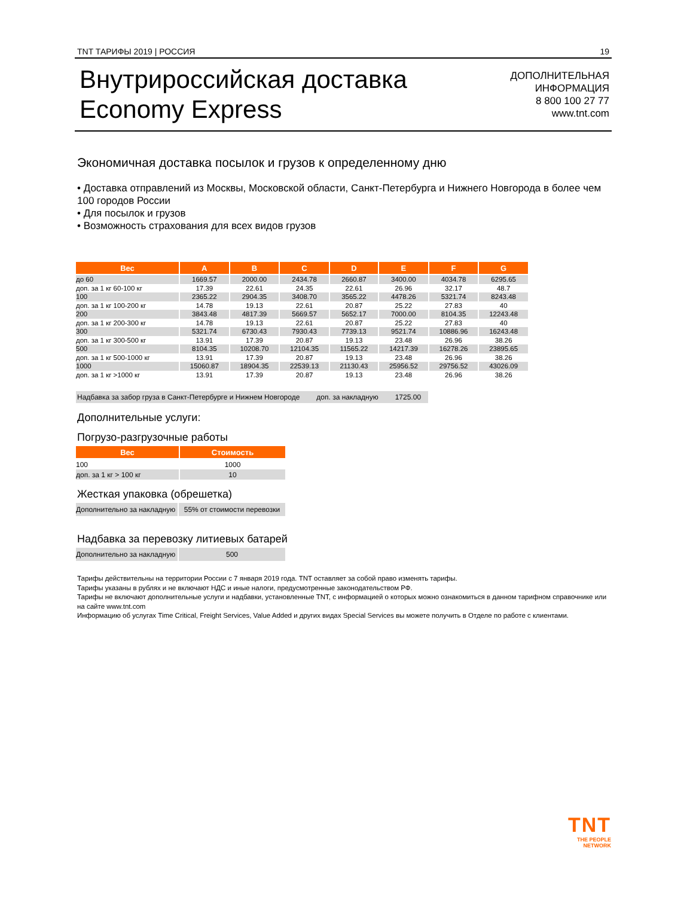TNT ТАРИФЫ 2019 | РОССИЯ 19
Внутрироссийская доставка
Economy Express
ДОПОЛНИТЕЛЬНАЯ
ИНФОРМАЦИЯ
8 800 100 27 77
www.tnt.com
Экономичная доставка посылок и грузов к определенному дню
• Доставка отправлений из Москвы, Московской области, Санкт-Петербурга и Нижнего Новгорода в более чем 100 городов России
• Для посылок и грузов
• Возможность страхования для всех видов грузов
| Вес | A | B | C | D | E | F | G |
| --- | --- | --- | --- | --- | --- | --- | --- |
| до 60 | 1669.57 | 2000.00 | 2434.78 | 2660.87 | 3400.00 | 4034.78 | 6295.65 |
| доп. за 1 кг 60-100 кг | 17.39 | 22.61 | 24.35 | 22.61 | 26.96 | 32.17 | 48.7 |
| 100 | 2365.22 | 2904.35 | 3408.70 | 3565.22 | 4478.26 | 5321.74 | 8243.48 |
| доп. за 1 кг 100-200 кг | 14.78 | 19.13 | 22.61 | 20.87 | 25.22 | 27.83 | 40 |
| 200 | 3843.48 | 4817.39 | 5669.57 | 5652.17 | 7000.00 | 8104.35 | 12243.48 |
| доп. за 1 кг 200-300 кг | 14.78 | 19.13 | 22.61 | 20.87 | 25.22 | 27.83 | 40 |
| 300 | 5321.74 | 6730.43 | 7930.43 | 7739.13 | 9521.74 | 10886.96 | 16243.48 |
| доп. за 1 кг 300-500 кг | 13.91 | 17.39 | 20.87 | 19.13 | 23.48 | 26.96 | 38.26 |
| 500 | 8104.35 | 10208.70 | 12104.35 | 11565.22 | 14217.39 | 16278.26 | 23895.65 |
| доп. за 1 кг 500-1000 кг | 13.91 | 17.39 | 20.87 | 19.13 | 23.48 | 26.96 | 38.26 |
| 1000 | 15060.87 | 18904.35 | 22539.13 | 21130.43 | 25956.52 | 29756.52 | 43026.09 |
| доп. за 1 кг >1000 кг | 13.91 | 17.39 | 20.87 | 19.13 | 23.48 | 26.96 | 38.26 |
Надбавка за забор груза в Санкт-Петербурге и Нижнем Новгороде доп. за накладную 1725.00
Дополнительные услуги:
Погрузо-разгрузочные работы
| Вес | Стоимость |
| --- | --- |
| 100 | 1000 |
| доп. за 1 кг > 100 кг | 10 |
Жесткая упаковка (обрешетка)
| Дополнительно за накладную | 55% от стоимости перевозки |
Надбавка за перевозку литиевых батарей
| Дополнительно за накладную | 500 |
Тарифы действительны на территории России с 7 января 2019 года. TNT оставляет за собой право изменять тарифы.
Тарифы указаны в рублях и не включают НДС и иные налоги, предусмотренные законодательством РФ.
Тарифы не включают дополнительные услуги и надбавки, установленные TNT, с информацией о которых можно ознакомиться в данном тарифном справочнике или на сайте www.tnt.com
Информацию об услугах Time Critical, Freight Services, Value Added и других видах Special Services вы можете получить в Отделе по работе с клиентами.
TNT
THE PEOPLE
NETWORK